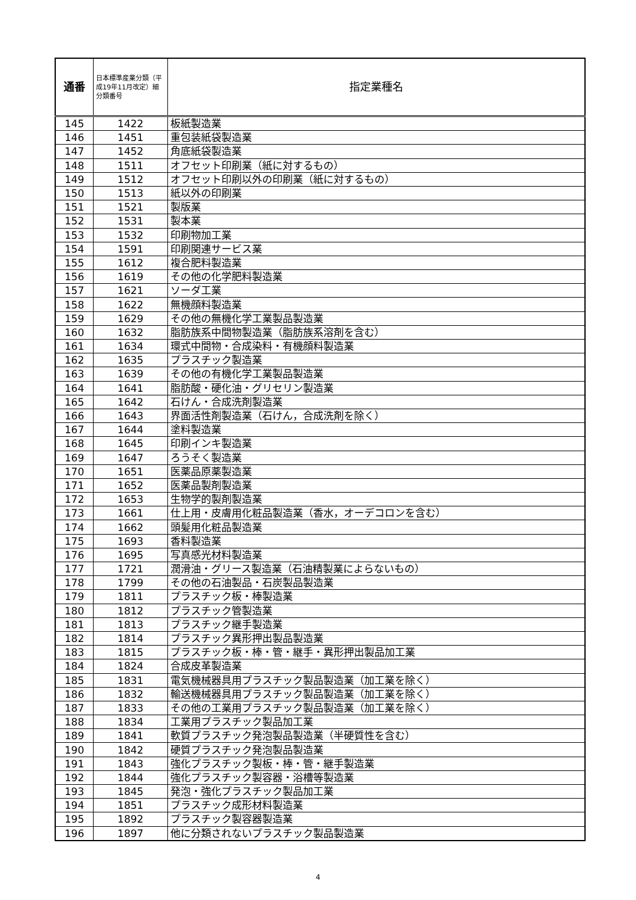| 通番 | 日本標準産業分類（平成19年11月改定）細分類番号 | 指定業種名 |
| --- | --- | --- |
| 145 | 1422 | 板紙製造業 |
| 146 | 1451 | 重包装紙袋製造業 |
| 147 | 1452 | 角底紙袋製造業 |
| 148 | 1511 | オフセット印刷業（紙に対するもの） |
| 149 | 1512 | オフセット印刷以外の印刷業（紙に対するもの） |
| 150 | 1513 | 紙以外の印刷業 |
| 151 | 1521 | 製版業 |
| 152 | 1531 | 製本業 |
| 153 | 1532 | 印刷物加工業 |
| 154 | 1591 | 印刷関連サービス業 |
| 155 | 1612 | 複合肥料製造業 |
| 156 | 1619 | その他の化学肥料製造業 |
| 157 | 1621 | ソーダ工業 |
| 158 | 1622 | 無機顔料製造業 |
| 159 | 1629 | その他の無機化学工業製品製造業 |
| 160 | 1632 | 脂肪族系中間物製造業（脂肪族系溶剤を含む） |
| 161 | 1634 | 環式中間物・合成染料・有機顔料製造業 |
| 162 | 1635 | プラスチック製造業 |
| 163 | 1639 | その他の有機化学工業製品製造業 |
| 164 | 1641 | 脂肪酸・硬化油・グリセリン製造業 |
| 165 | 1642 | 石けん・合成洗剤製造業 |
| 166 | 1643 | 界面活性剤製造業（石けん，合成洗剤を除く） |
| 167 | 1644 | 塗料製造業 |
| 168 | 1645 | 印刷インキ製造業 |
| 169 | 1647 | ろうそく製造業 |
| 170 | 1651 | 医薬品原薬製造業 |
| 171 | 1652 | 医薬品製剤製造業 |
| 172 | 1653 | 生物学的製剤製造業 |
| 173 | 1661 | 仕上用・皮膚用化粧品製造業（香水，オーデコロンを含む） |
| 174 | 1662 | 頭髪用化粧品製造業 |
| 175 | 1693 | 香料製造業 |
| 176 | 1695 | 写真感光材料製造業 |
| 177 | 1721 | 潤滑油・グリース製造業（石油精製業によらないもの） |
| 178 | 1799 | その他の石油製品・石炭製品製造業 |
| 179 | 1811 | プラスチック板・棒製造業 |
| 180 | 1812 | プラスチック管製造業 |
| 181 | 1813 | プラスチック継手製造業 |
| 182 | 1814 | プラスチック異形押出製品製造業 |
| 183 | 1815 | プラスチック板・棒・管・継手・異形押出製品加工業 |
| 184 | 1824 | 合成皮革製造業 |
| 185 | 1831 | 電気機械器具用プラスチック製品製造業（加工業を除く） |
| 186 | 1832 | 輸送機械器具用プラスチック製品製造業（加工業を除く） |
| 187 | 1833 | その他の工業用プラスチック製品製造業（加工業を除く） |
| 188 | 1834 | 工業用プラスチック製品加工業 |
| 189 | 1841 | 軟質プラスチック発泡製品製造業（半硬質性を含む） |
| 190 | 1842 | 硬質プラスチック発泡製品製造業 |
| 191 | 1843 | 強化プラスチック製板・棒・管・継手製造業 |
| 192 | 1844 | 強化プラスチック製容器・浴槽等製造業 |
| 193 | 1845 | 発泡・強化プラスチック製品加工業 |
| 194 | 1851 | プラスチック成形材料製造業 |
| 195 | 1892 | プラスチック製容器製造業 |
| 196 | 1897 | 他に分類されないプラスチック製品製造業 |
4